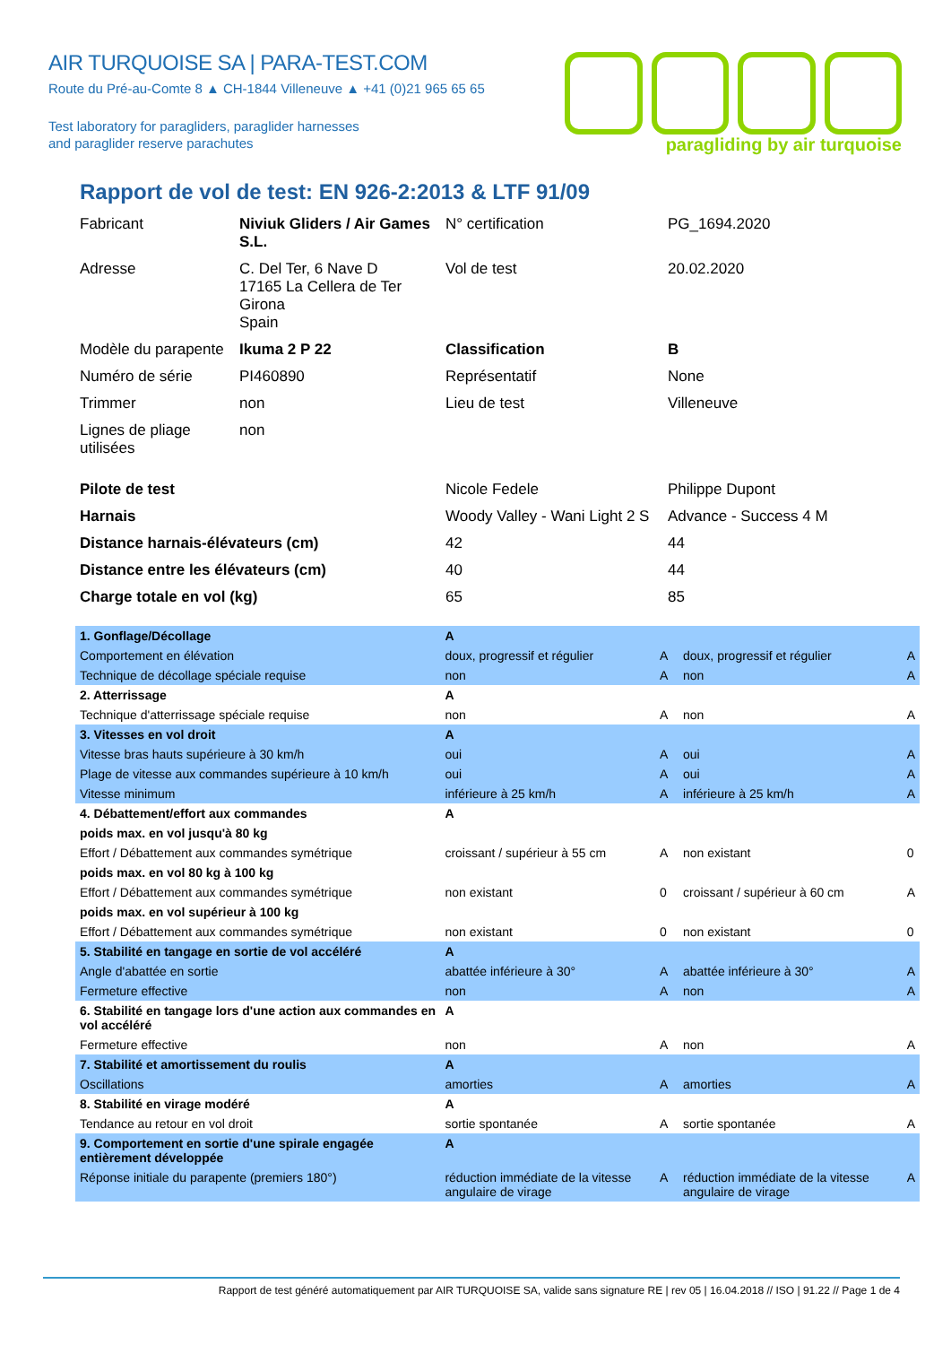AIR TURQUOISE SA | PARA-TEST.COM
Route du Pré-au-Comte 8 ▲ CH-1844 Villeneuve ▲ +41 (0)21 965 65 65
Test laboratory for paragliders, paraglider harnesses
and paraglider reserve parachutes
paragliding by air turquoise
Rapport de vol de test: EN 926-2:2013 & LTF 91/09
| Fabricant | Niviuk Gliders / Air Games S.L. | N° certification | PG_1694.2020 |
| Adresse | C. Del Ter, 6 Nave D 17165 La Cellera de Ter Girona Spain | Vol de test | 20.02.2020 |
| Modèle du parapente | Ikuma 2 P 22 | Classification | B |
| Numéro de série | PI460890 | Représentatif | None |
| Trimmer | non | Lieu de test | Villeneuve |
| Lignes de pliage utilisées | non | | |
| Pilote de test | | Nicole Fedele | Philippe Dupont |
| Harnais | | Woody Valley - Wani Light 2 S | Advance - Success 4 M |
| Distance harnais-élévateurs (cm) | | 42 | 44 |
| Distance entre les élévateurs (cm) | | 40 | 44 |
| Charge totale en vol (kg) | | 65 | 85 |
| 1. Gonflage/Décollage | A | | | |
| Comportement en élévation | doux, progressif et régulier | A | doux, progressif et régulier | A |
| Technique de décollage spéciale requise | non | A | non | A |
| 2. Atterrissage | A | | | |
| Technique d'atterrissage spéciale requise | non | A | non | A |
| 3. Vitesses en vol droit | A | | | |
| Vitesse bras hauts supérieure à 30 km/h | oui | A | oui | A |
| Plage de vitesse aux commandes supérieure à 10 km/h | oui | A | oui | A |
| Vitesse minimum | inférieure à 25 km/h | A | inférieure à 25 km/h | A |
| 4. Débattement/effort aux commandes | A | | | |
| poids max. en vol jusqu'à 80 kg | | | | |
| Effort / Débattement aux commandes symétrique | croissant / supérieur à 55 cm | A | non existant | 0 |
| poids max. en vol 80 kg à 100 kg | | | | |
| Effort / Débattement aux commandes symétrique | non existant | 0 | croissant / supérieur à 60 cm | A |
| poids max. en vol supérieur à 100 kg | | | | |
| Effort / Débattement aux commandes symétrique | non existant | 0 | non existant | 0 |
| 5. Stabilité en tangage en sortie de vol accéléré | A | | | |
| Angle d'abattée en sortie | abattée inférieure à 30° | A | abattée inférieure à 30° | A |
| Fermeture effective | non | A | non | A |
| 6. Stabilité en tangage lors d'une action aux commandes en vol accéléré | A | | | |
| Fermeture effective | non | A | non | A |
| 7. Stabilité et amortissement du roulis | A | | | |
| Oscillations | amorties | A | amorties | A |
| 8. Stabilité en virage modéré | A | | | |
| Tendance au retour en vol droit | sortie spontanée | A | sortie spontanée | A |
| 9. Comportement en sortie d'une spirale engagée entièrement développée | A | | | |
| Réponse initiale du parapente (premiers 180°) | réduction immédiate de la vitesse angulaire de virage | A | réduction immédiate de la vitesse angulaire de virage | A |
Rapport de test généré automatiquement par AIR TURQUOISE SA, valide sans signature RE | rev 05 | 16.04.2018 // ISO | 91.22 // Page 1 de 4